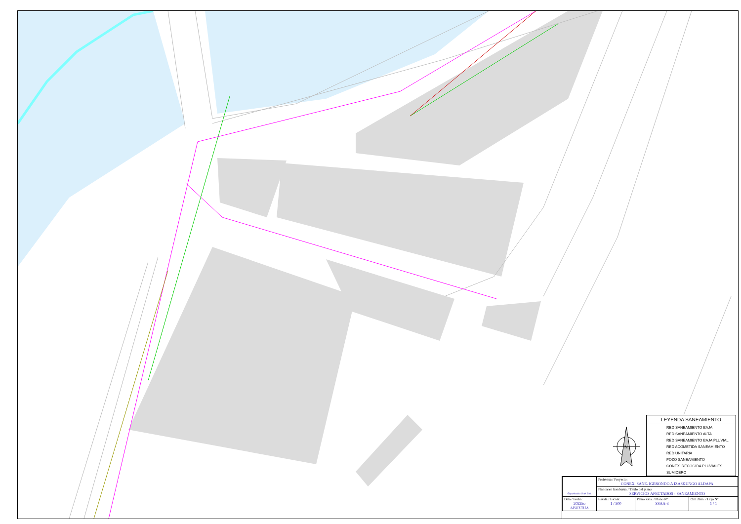N
LEYENDA SANEAMIENTO
RED SANEAMIENTO BAJA
RED SANEAMIENTO ALTA
RED SANEAMIENTO BAJA PLUVIAL
RED ACOMETIDA SANEAMIENTO
RED UNITARIA
POZO SANEAMIENTO
CONEX. RECOGIDA PLUVIALES
SUMIDERO
| Gipuzkoako Urak S.A. | Proiektua / Proyecto: CONEX. SANE. IGERONDO A IZASKUNGO ALDAPA | | | |
| | Planoaren Izenburua / Título del plano: SERVICIOS AFECTADOS - SANEAMIENTO | | | |
| Data / Fecha: 2022ko ABUZTUA | Eskala / Escala: 1 / 500 | Plano Zkia. / Plano Nº: SSAA-3 | Orri Zkia. / Hoja Nº: 1 / 1 | |